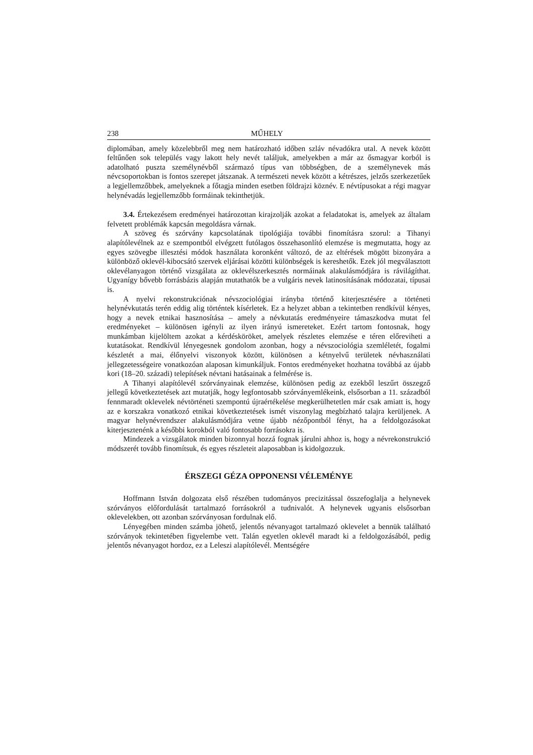238 MŰHELY
diplomában, amely közelebbről meg nem határozható időben szláv névadókra utal. A nevek között feltűnően sok település vagy lakott hely nevét találjuk, amelyekben a már az ősmagyar korból is adatolható puszta személynévből származó típus van többségben, de a személynevek más névcsoportokban is fontos szerepet játszanak. A természeti nevek között a kétrészes, jelzős szerkezetűek a legjellemzőbbek, amelyeknek a főtagja minden esetben földrajzi köznév. E névtípusokat a régi magyar helynévadás legjellemzőbb formáinak tekinthetjük.
3.4. Értekezésem eredményei határozottan kirajzolják azokat a feladatokat is, amelyek az általam felvetett problémák kapcsán megoldásra várnak.
A szöveg és szórvány kapcsolatának tipológiája további finomításra szorul: a Tihanyi alapítólevélnek az e szempontból elvégzett futólagos összehasonlító elemzése is megmutatta, hogy az egyes szövegbe illesztési módok használata koronként változó, de az eltérések mögött bizonyára a különböző oklevél-kibocsátó szervek eljárásai közötti különbségek is kereshetők. Ezek jól megválasztott oklevélanyagon történő vizsgálata az oklevélszerkesztés normáinak alakulásmódjára is rávilágíthat. Ugyanígy bővebb forrásbázis alapján mutathatók be a vulgáris nevek latinosításának módozatai, típusai is.
A nyelvi rekonstrukciónak névszociológiai irányba történő kiterjesztésére a történeti helynévkutatás terén eddig alig történtek kísérletek. Ez a helyzet abban a tekintetben rendkívül kényes, hogy a nevek etnikai hasznosítása – amely a névkutatás eredményeire támaszkodva mutat fel eredményeket – különösen igényli az ilyen irányú ismereteket. Ezért tartom fontosnak, hogy munkámban kijelöltem azokat a kérdésköröket, amelyek részletes elemzése e téren előreviheti a kutatásokat. Rendkívül lényegesnek gondolom azonban, hogy a névszociológia szemléletét, fogalmi készletét a mai, élőnyelvi viszonyok között, különösen a kétnyelvű területek névhasználati jellegzetességeire vonatkozóan alaposan kimunkáljuk. Fontos eredményeket hozhatna továbbá az újabb kori (18–20. századi) telepítések névtani hatásainak a felmérése is.
A Tihanyi alapítólevél szórványainak elemzése, különösen pedig az ezekből leszűrt összegző jellegű következtetések azt mutatják, hogy legfontosabb szórványemlékeink, elsősorban a 11. századból fennmaradt oklevelek névtörténeti szempontú újraértékelése megkerülhetetlen már csak amiatt is, hogy az e korszakra vonatkozó etnikai következtetések ismét viszonylag megbízható talajra kerüljenek. A magyar helynévrendszer alakulásmódjára vetne újabb nézőpontból fényt, ha a feldolgozásokat kiterjesztenénk a későbbi korokból való fontosabb forrásokra is.
Mindezek a vizsgálatok minden bizonnyal hozzá fognak járulni ahhoz is, hogy a névrekonstrukció módszerét tovább finomítsuk, és egyes részleteit alaposabban is kidolgozzuk.
ÉRSZEGI GÉZA OPPONENSI VÉLEMÉNYE
Hoffmann István dolgozata első részében tudományos precizitással összefoglalja a helynevek szórványos előfordulását tartalmazó forrásokról a tudnivalót. A helynevek ugyanis elsősorban oklevelekben, ott azonban szórványosan fordulnak elő.
Lényegében minden számba jöhető, jelentős névanyagot tartalmazó oklevelet a bennük található szórványok tekintetében figyelembe vett. Talán egyetlen oklevél maradt ki a feldolgozásából, pedig jelentős névanyagot hordoz, ez a Leleszi alapítólevél. Mentségére